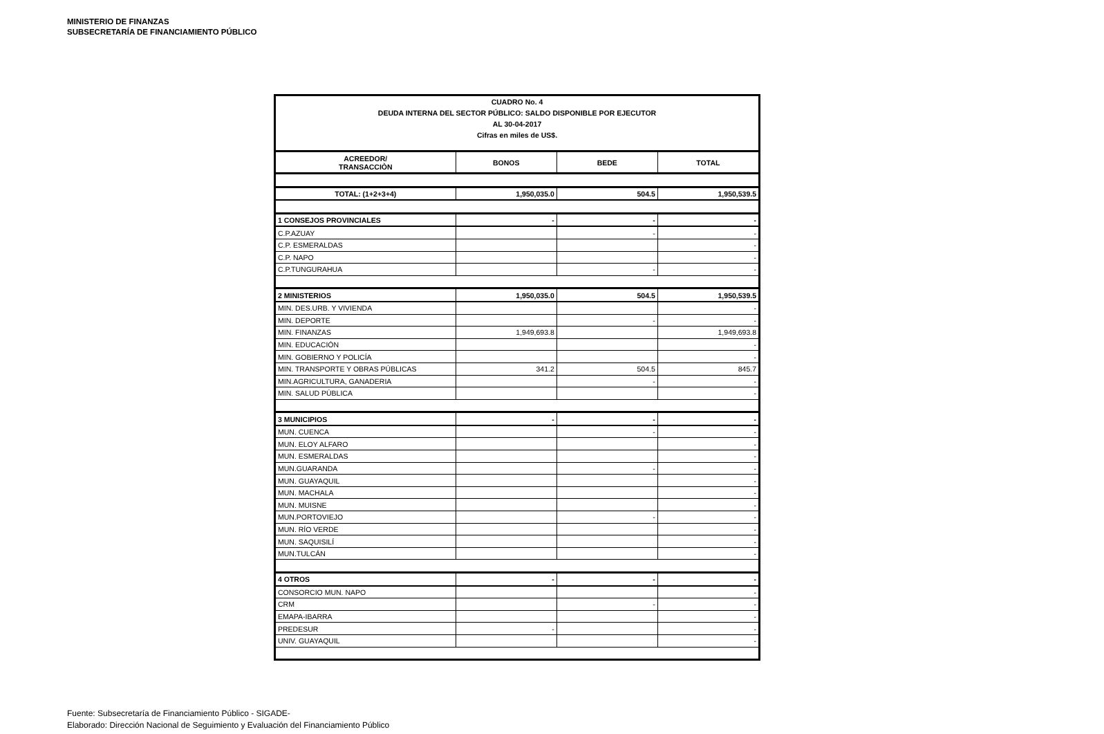MINISTERIO DE FINANZAS
SUBSECRETARÍA DE FINANCIAMIENTO PÚBLICO
| CUADRO No. 4 DEUDA INTERNA DEL SECTOR PÚBLICO: SALDO DISPONIBLE POR EJECUTOR AL 30-04-2017 Cifras en miles de US$. | | | |
| ACREEDOR/ TRANSACCIÒN | BONOS | BEDE | TOTAL |
| TOTAL: (1+2+3+4) | 1,950,035.0 | 504.5 | 1,950,539.5 |
| 1 CONSEJOS PROVINCIALES | - | - | - |
| C.P.AZUAY | | - | - |
| C.P. ESMERALDAS | | | - |
| C.P. NAPO | | | - |
| C.P.TUNGURAHUA | | - | - |
| 2 MINISTERIOS | 1,950,035.0 | 504.5 | 1,950,539.5 |
| MIN. DES.URB. Y VIVIENDA | | | - |
| MIN. DEPORTE | | - | - |
| MIN. FINANZAS | 1,949,693.8 | | 1,949,693.8 |
| MIN. EDUCACIÓN | | | - |
| MIN. GOBIERNO Y POLICÍA | | | - |
| MIN. TRANSPORTE Y OBRAS PÚBLICAS | 341.2 | 504.5 | 845.7 |
| MIN.AGRICULTURA, GANADERIA | | - | - |
| MIN. SALUD PÚBLICA | | | - |
| 3 MUNICIPIOS | - | - | - |
| MUN. CUENCA | | - | - |
| MUN. ELOY ALFARO | | | - |
| MUN. ESMERALDAS | | | - |
| MUN.GUARANDA | | - | - |
| MUN. GUAYAQUIL | | | - |
| MUN. MACHALA | | | - |
| MUN. MUISNE | | | - |
| MUN.PORTOVIEJO | | - | - |
| MUN. RÍO VERDE | | | - |
| MUN. SAQUISILÍ | | | - |
| MUN.TULCÁN | | | - |
| 4 OTROS | - | - | - |
| CONSORCIO MUN. NAPO | | | - |
| CRM | | - | - |
| EMAPA-IBARRA | | | - |
| PREDESUR | - | | - |
| UNIV. GUAYAQUIL | | | - |
Fuente: Subsecretaría de Financiamiento Público - SIGADE-
Elaborado: Dirección Nacional de Seguimiento y Evaluación del Financiamiento Público